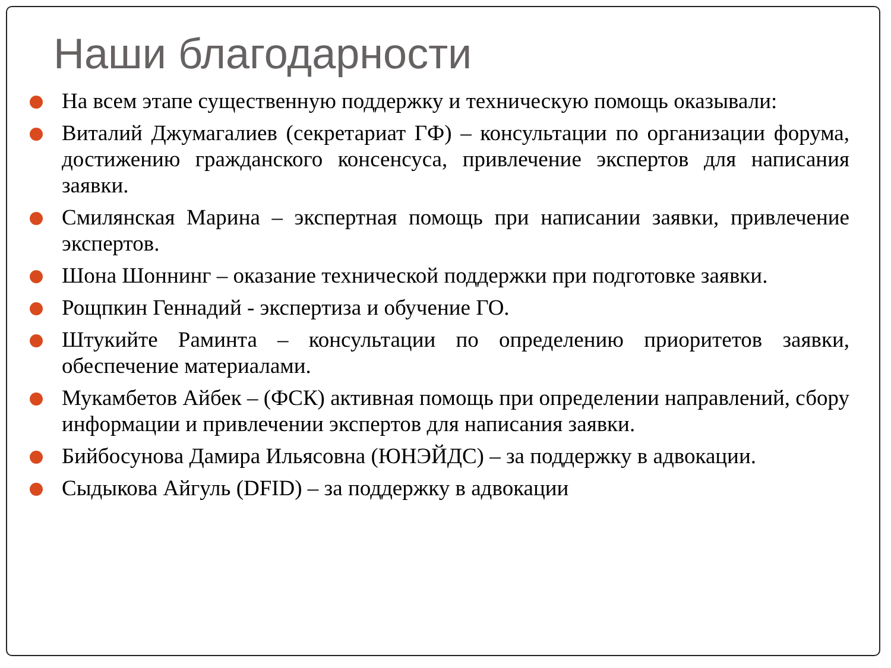Наши благодарности
На всем этапе существенную поддержку и техническую помощь оказывали:
Виталий Джумагалиев (секретариат ГФ) – консультации по организации форума, достижению гражданского консенсуса, привлечение экспертов для написания заявки.
Смилянская Марина – экспертная помощь при написании заявки, привлечение экспертов.
Шона Шоннинг – оказание технической поддержки при подготовке заявки.
Рощпкин Геннадий - экспертиза и обучение ГО.
Штукийте Раминта – консультации по определению приоритетов заявки, обеспечение материалами.
Мукамбетов Айбек – (ФСК) активная помощь при определении направлений, сбору информации и привлечении экспертов для написания заявки.
Бийбосунова Дамира Ильясовна (ЮНЭЙДС) – за поддержку в адвокации.
Сыдыкова Айгуль (DFID) – за поддержку в адвокации